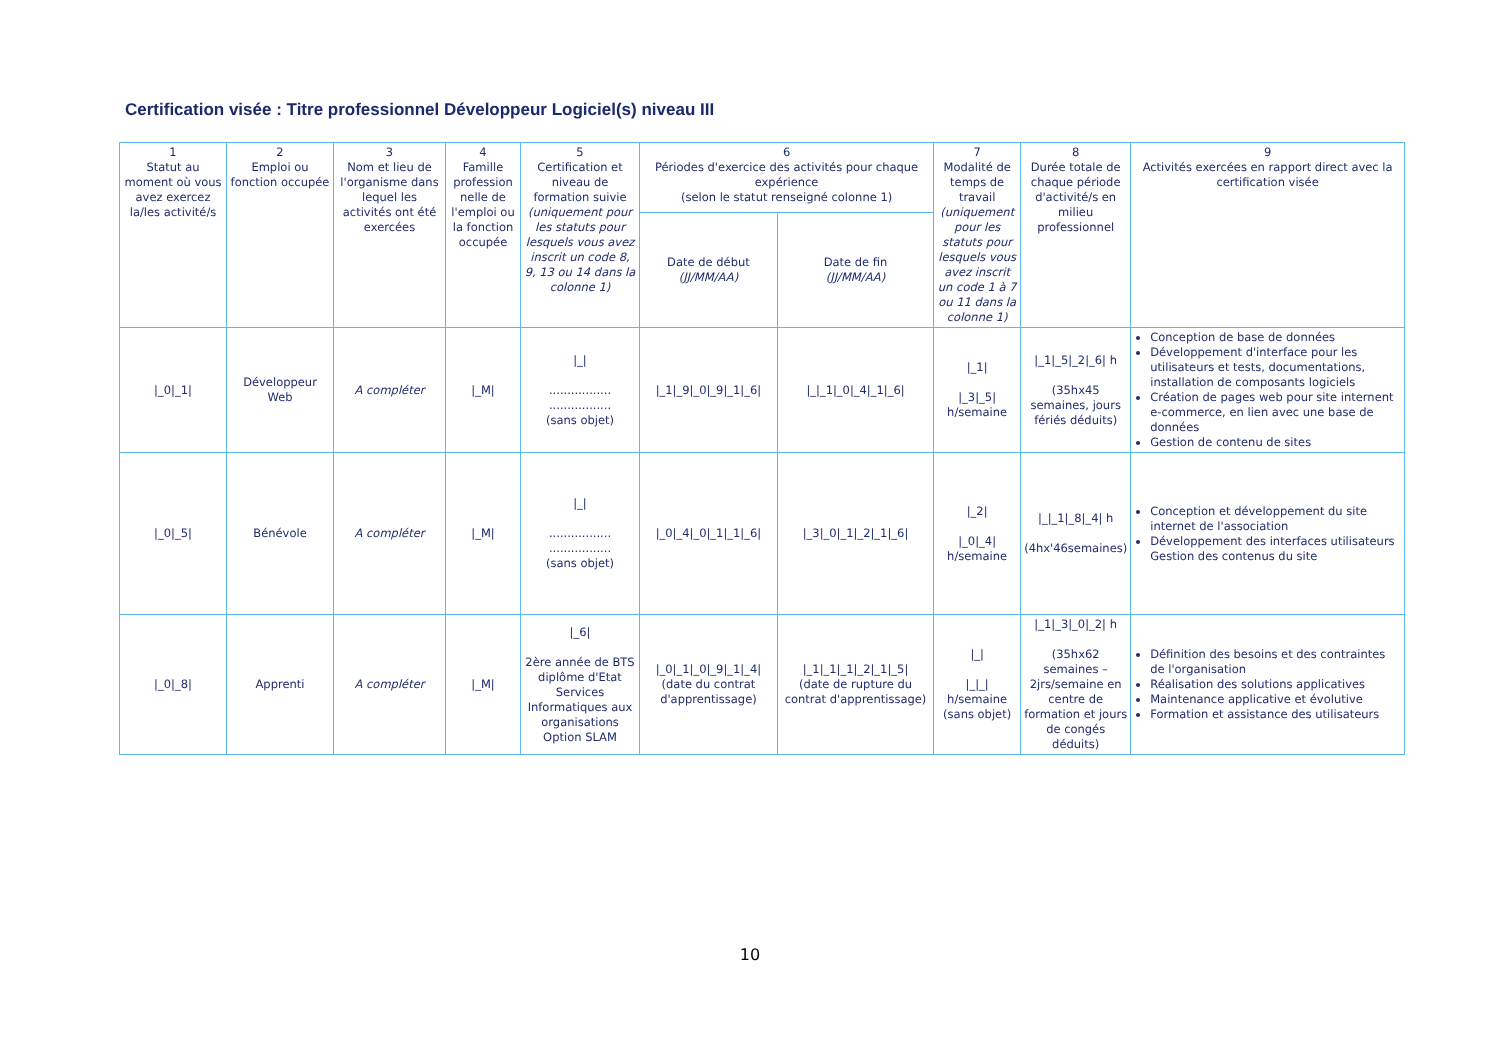Certification visée : Titre professionnel Développeur Logiciel(s) niveau III
| 1 Statut au moment où vous avez exercez la/les activité/s | 2 Emploi ou fonction occupée | 3 Nom et lieu de l'organisme dans lequel les activités ont été exercées | 4 Famille profession nelle de l'emploi ou la fonction occupée | 5 Certification et niveau de formation suivie (uniquement pour les statuts pour lesquels vous avez inscrit un code 8, 9, 13 ou 14 dans la colonne 1) | 6 Périodes d'exercice des activités pour chaque expérience (selon le statut renseigné colonne 1) | | 7 Modalité de temps de travail (uniquement pour les statuts pour lesquels vous avez inscrit un code 1 à 7 ou 11 dans la colonne 1) | 8 Durée totale de chaque période d'activité/s en milieu professionnel | 9 Activités exercées en rapport direct avec la certification visée |
| --- | --- | --- | --- | --- | --- | --- | --- | --- | --- |
| | | | | | Date de début (JJ/MM/AA) | Date de fin (JJ/MM/AA) | | | |
| /_0/_1/ | Développeur Web | A compléter | /_M/ | /_/ ................. ................. (sans objet) | /_1/_9/_0/_9/_1/_6/ | /_/_1/_0/_4/_1/_6/ | /_1/ /_3/_5/ h/semaine | /_1/_5/_2/_6/ h (35hx45 semaines, jours fériés déduits) | Conception de base de données Développement d'interface pour les utilisateurs et tests, documentations, installation de composants logiciels Création de pages web pour site internent e-commerce, en lien avec une base de données Gestion de contenu de sites |
| /_0/_5/ | Bénévole | A compléter | /_M/ | /_/ ................. ................. (sans objet) | /_0/_4/_0/_1/_1/_6/ | /_3/_0/_1/_2/_1/_6/ | /_2/ /_0/_4/ h/semaine | /_/_1/_8/_4/ h (4hx'46semaines) | Conception et développement du site internet de l'association Développement des interfaces utilisateurs Gestion des contenus du site |
| /_0/_8/ | Apprenti | A compléter | /_M/ | /_6/ 2ère année de BTS diplôme d'Etat Services Informatiques aux organisations Option SLAM | /_0/_1/_0/_9/_1/_4/ (date du contrat d'apprentissage) | /_1/_1/_1/_2/_1/_5/ (date de rupture du contrat d'apprentissage) | /_/ /_/_/ h/semaine (sans objet) | /_1/_3/_0/_2/ h (35hx62 semaines – 2jrs/semaine en centre de formation et jours de congés déduits) | Définition des besoins et des contraintes de l'organisation Réalisation des solutions applicatives Maintenance applicative et évolutive Formation et assistance des utilisateurs |
10